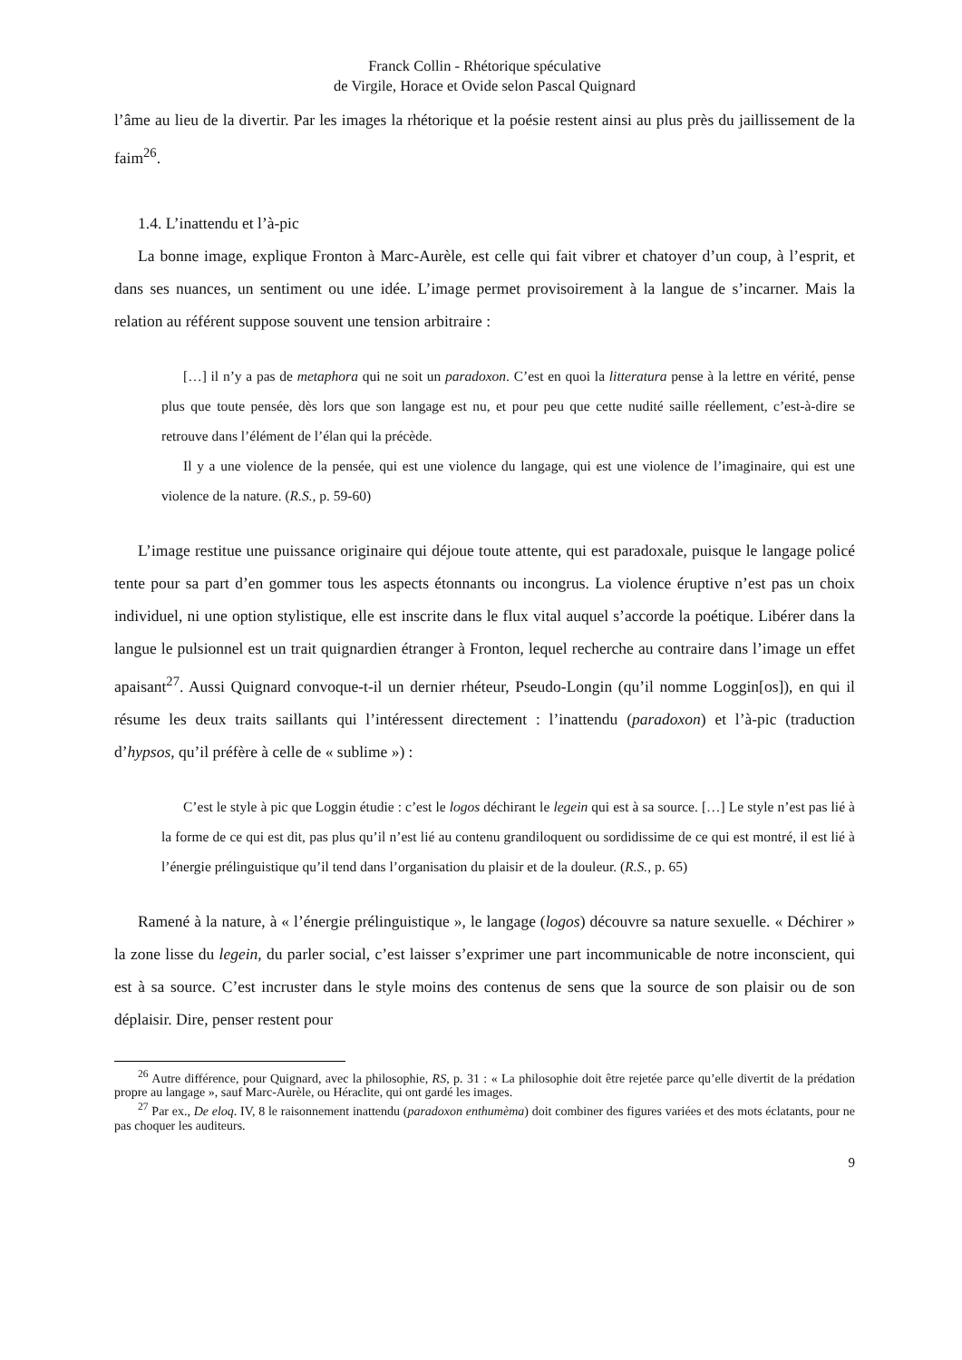Franck Collin - Rhétorique spéculative
de Virgile, Horace et Ovide selon Pascal Quignard
l’âme au lieu de la divertir. Par les images la rhétorique et la poésie restent ainsi au plus près du jaillissement de la faim<sup>26</sup>.
1.4. L’inattendu et l’à-pic
La bonne image, explique Fronton à Marc-Aurèle, est celle qui fait vibrer et chatoyer d’un coup, à l’esprit, et dans ses nuances, un sentiment ou une idée. L’image permet provisoirement à la langue de s’incarner. Mais la relation au référent suppose souvent une tension arbitraire :
[…] il n’y a pas de metaphora qui ne soit un paradoxon. C’est en quoi la litteratura pense à la lettre en vérité, pense plus que toute pensée, dès lors que son langage est nu, et pour peu que cette nudité saille réellement, c’est-à-dire se retrouve dans l’élément de l’élan qui la précède.
Il y a une violence de la pensée, qui est une violence du langage, qui est une violence de l’imaginaire, qui est une violence de la nature. (R.S., p. 59-60)
L’image restitue une puissance originaire qui déjoue toute attente, qui est paradoxale, puisque le langage policé tente pour sa part d’en gommer tous les aspects étonnants ou incongrus. La violence éruptive n’est pas un choix individuel, ni une option stylistique, elle est inscrite dans le flux vital auquel s’accorde la poétique. Libérer dans la langue le pulsionnel est un trait quignardien étranger à Fronton, lequel recherche au contraire dans l’image un effet apaisant<sup>27</sup>. Aussi Quignard convoque-t-il un dernier rhéteur, Pseudo-Longin (qu’il nomme Loggin[os]), en qui il résume les deux traits saillants qui l’intéressent directement : l’inattendu (paradoxon) et l’à-pic (traduction d’hypsos, qu’il préfère à celle de « sublime ») :
C’est le style à pic que Loggin étudie : c’est le logos déchirant le legein qui est à sa source. […] Le style n’est pas lié à la forme de ce qui est dit, pas plus qu’il n’est lié au contenu grandiloquent ou sordidissime de ce qui est montré, il est lié à l’énergie prélinguistique qu’il tend dans l’organisation du plaisir et de la douleur. (R.S., p. 65)
Ramené à la nature, à « l’énergie prélinguistique », le langage (logos) découvre sa nature sexuelle. « Déchirer » la zone lisse du legein, du parler social, c’est laisser s’exprimer une part incommunicable de notre inconscient, qui est à sa source. C’est incruster dans le style moins des contenus de sens que la source de son plaisir ou de son déplaisir. Dire, penser restent pour
<sup>26</sup> Autre différence, pour Quignard, avec la philosophie, RS, p. 31 : « La philosophie doit être rejetée parce qu’elle divertit de la prédation propre au langage », sauf Marc-Aurèle, ou Héraclite, qui ont gardé les images.
<sup>27</sup> Par ex., De eloq. IV, 8 le raisonnement inattendu (paradoxon enthumèma) doit combiner des figures variées et des mots éclatants, pour ne pas choquer les auditeurs.
9